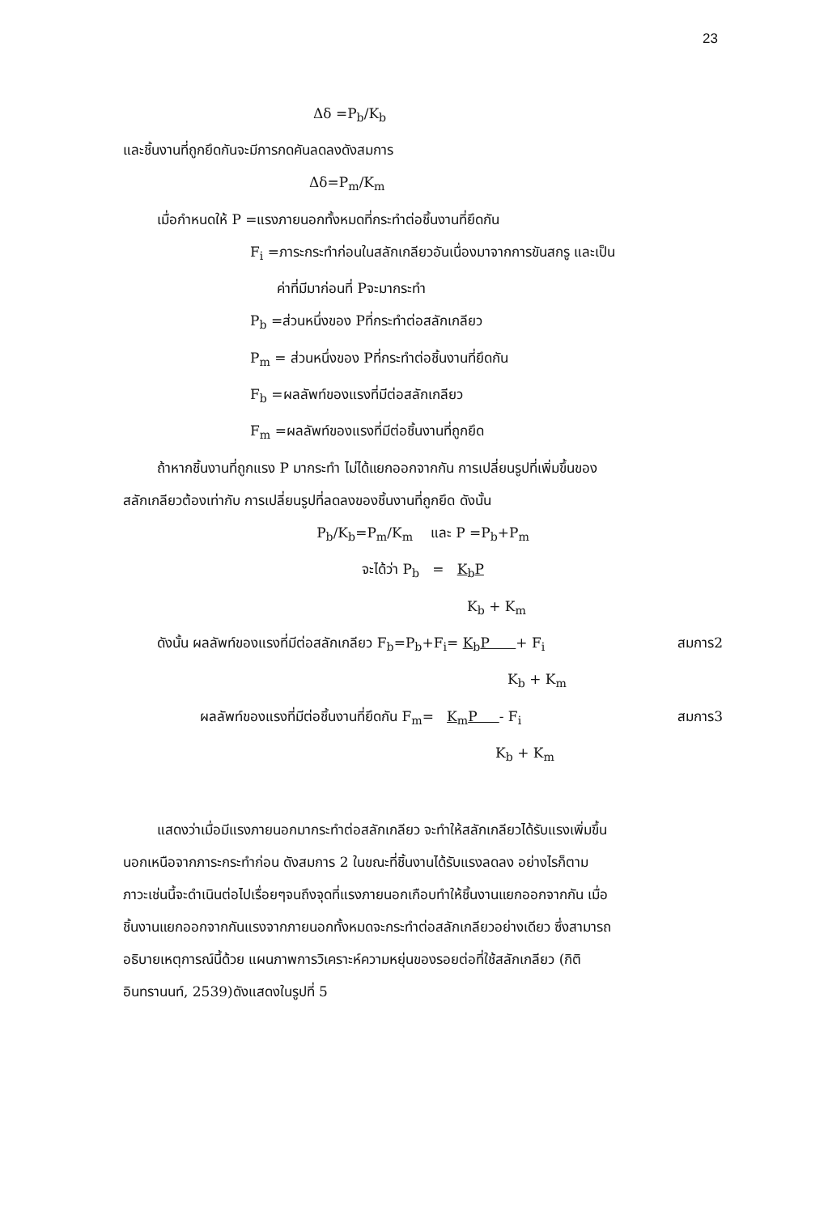23
Δδ =P<sub>b</sub>/K<sub>b</sub>
และชิ้นงานที่ถูกยึดกันจะมีการกดคันลดลงดังสมการ
Δδ=P<sub>m</sub>/K<sub>m</sub>
เมื่อกำหนดให้ P =แรงภายนอกทั้งหมดที่กระทำต่อชิ้นงานที่ยึดกัน
F<sub>i</sub> =ภาระกระทำก่อนในสลักเกลียวอันเนื่องมาจากการขันสกรู และเป็น
ค่าที่มีมาก่อนที่ Pจะมากระทำ
P<sub>b</sub> =ส่วนหนึ่งของ Pที่กระทำต่อสลักเกลียว
P<sub>m</sub> = ส่วนหนึ่งของ Pที่กระทำต่อชิ้นงานที่ยึดกัน
F<sub>b</sub> =ผลลัพท์ของแรงที่มีต่อสลักเกลียว
F<sub>m</sub> =ผลลัพท์ของแรงที่มีต่อชิ้นงานที่ถูกยึด
ถ้าหากชิ้นงานที่ถูกแรง P มากระทำ ไม่ได้แยกออกจากกัน การเปลี่ยนรูปที่เพิ่มขึ้นของ
สลักเกลียวต้องเท่ากับ การเปลี่ยนรูปที่ลดลงของชิ้นงานที่ถูกยึด ดังนั้น
P<sub>b</sub>/K<sub>b</sub>=P<sub>m</sub>/K<sub>m</sub> และ P =P<sub>b</sub>+P<sub>m</sub>
จะได้ว่า P<sub>b</sub> = K<sub>b</sub>P
K<sub>b</sub> + K<sub>m</sub>
ดังนั้น ผลลัพท์ของแรงที่มีต่อสลักเกลียว F<sub>b</sub>=P<sub>b</sub>+F<sub>i</sub>= K<sub>b</sub>P + F<sub>i</sub> สมการ2
K<sub>b</sub> + K<sub>m</sub>
ผลลัพท์ของแรงที่มีต่อชิ้นงานที่ยึดกัน F<sub>m</sub>= K<sub>m</sub>P - F<sub>i</sub> สมการ3
K<sub>b</sub> + K<sub>m</sub>
แสดงว่าเมื่อมีแรงภายนอกมากระทำต่อสลักเกลียว จะทำให้สลักเกลียวได้รับแรงเพิ่มขึ้น
นอกเหนือจากภาระกระทำก่อน ดังสมการ 2 ในขณะที่ชิ้นงานได้รับแรงลดลง อย่างไรก็ตาม
ภาวะเช่นนี้จะดำเนินต่อไปเรื่อยๆจนถึงจุดที่แรงภายนอกเกือบทำให้ชิ้นงานแยกออกจากกัน เมื่อ
ชิ้นงานแยกออกจากกันแรงจากภายนอกทั้งหมดจะกระทำต่อสลักเกลียวอย่างเดียว ซึ่งสามารถ
อธิบายเหตุการณ์นี้ด้วย แผนภาพการวิเคราะห์ความหยุ่นของรอยต่อที่ใช้สลักเกลียว (กิติ
อินทรานนท์, 2539)ดังแสดงในรูปที่ 5